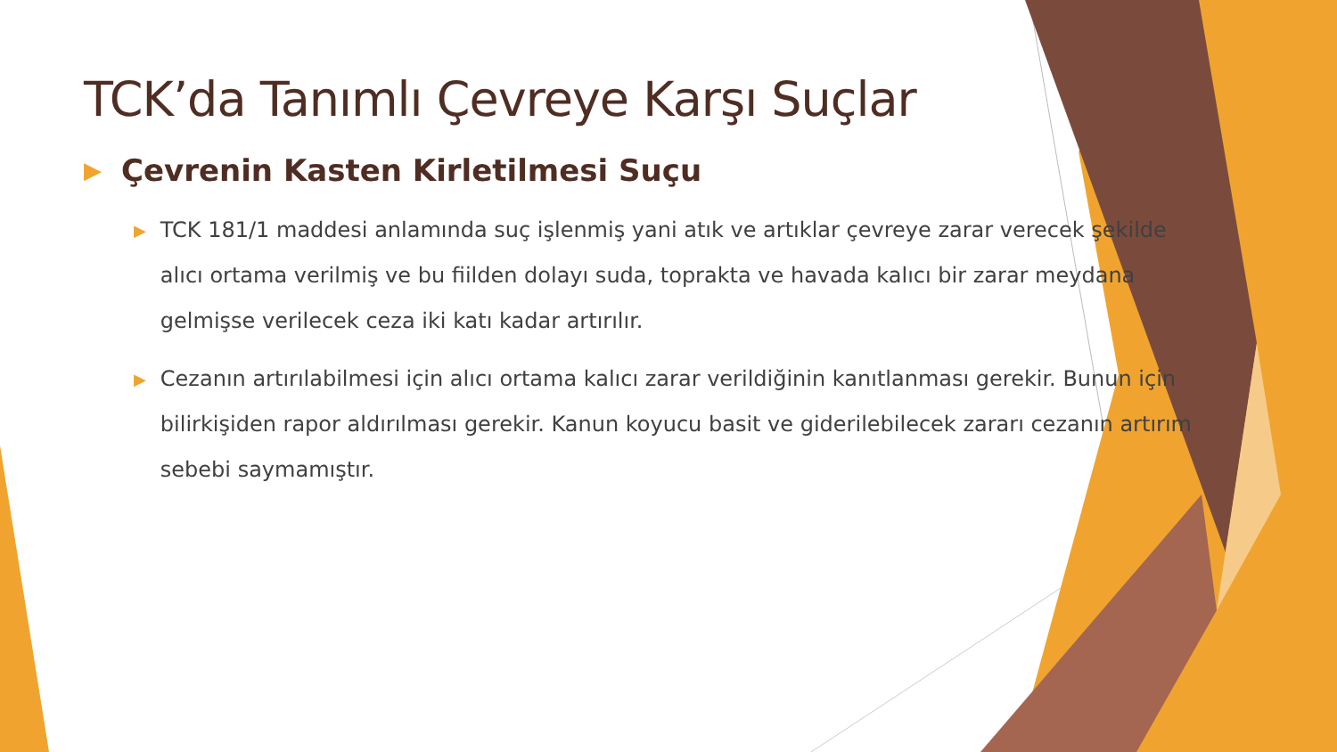TCK’da Tanımlı Çevreye Karşı Suçlar
▶ Çevrenin Kasten Kirletilmesi Suçu
▶ TCK 181/1 maddesi anlamında suç işlenmiş yani atık ve artıklar çevreye zarar verecek şekilde alıcı ortama verilmiş ve bu fiilden dolayı suda, toprakta ve havada kalıcı bir zarar meydana gelmişse verilecek ceza iki katı kadar artırılır.
▶ Cezanın artırılabilmesi için alıcı ortama kalıcı zarar verildiğinin kanıtlanması gerekir. Bunun için bilirkişiden rapor aldırılması gerekir. Kanun koyucu basit ve giderilebilecek zararı cezanın artırım sebebi saymamıştır.